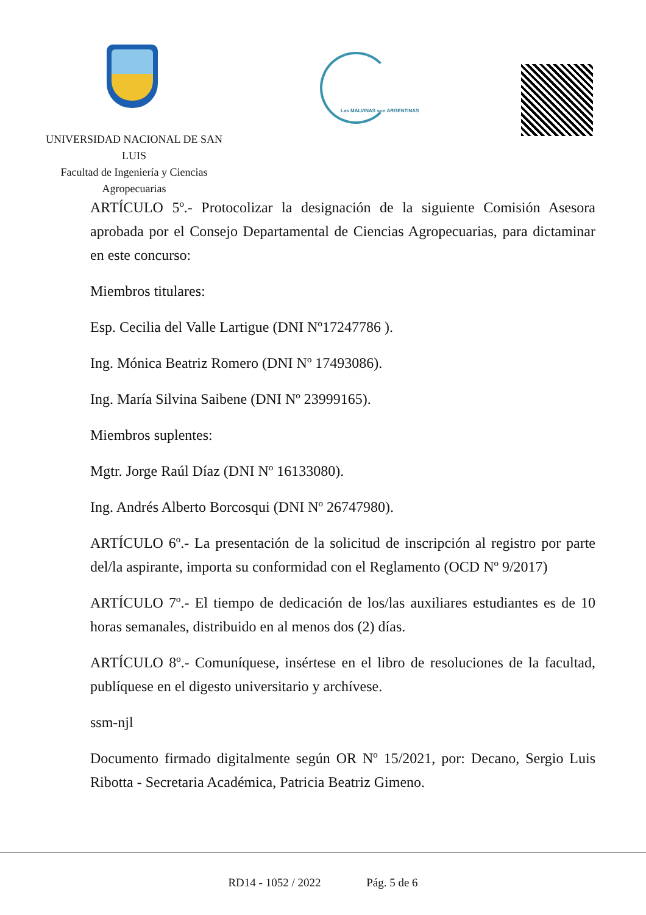Las MALVINAS son ARGENTINAS
UNIVERSIDAD NACIONAL DE SAN LUIS
Facultad de Ingeniería y Ciencias
Agropecuarias
ARTÍCULO 5º.- Protocolizar la designación de la siguiente Comisión Asesora aprobada por el Consejo Departamental de Ciencias Agropecuarias, para dictaminar en este concurso:
Miembros titulares:
Esp. Cecilia del Valle Lartigue (DNI Nº17247786 ).
Ing. Mónica Beatriz Romero (DNI Nº 17493086).
Ing. María Silvina Saibene (DNI Nº 23999165).
Miembros suplentes:
Mgtr. Jorge Raúl Díaz (DNI Nº 16133080).
Ing. Andrés Alberto Borcosqui (DNI Nº 26747980).
ARTÍCULO 6º.- La presentación de la solicitud de inscripción al registro por parte del/la aspirante, importa su conformidad con el Reglamento (OCD Nº 9/2017)
ARTÍCULO 7º.- El tiempo de dedicación de los/las auxiliares estudiantes es de 10 horas semanales, distribuido en al menos dos (2) días.
ARTÍCULO 8º.- Comuníquese, insértese en el libro de resoluciones de la facultad, publíquese en el digesto universitario y archívese.
ssm-njl
Documento firmado digitalmente según OR Nº 15/2021, por: Decano, Sergio Luis Ribotta - Secretaria Académica, Patricia Beatriz Gimeno.
RD14 - 1052 / 2022 Pág. 5 de 6